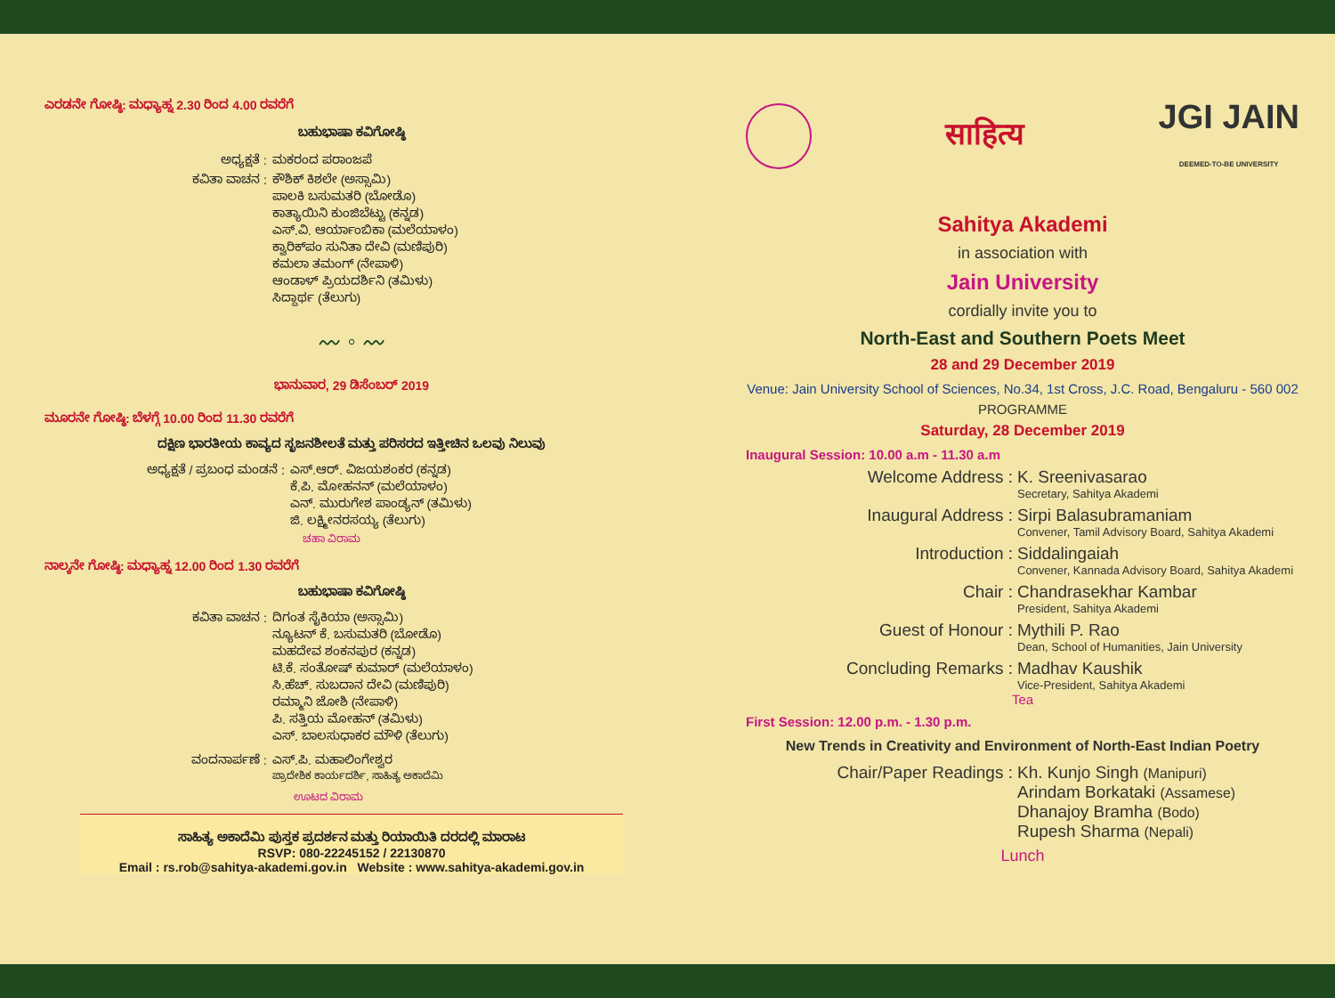ಎರಡನೇ ಗೋಷ್ಠಿ: ಮಧ್ಯಾಹ್ನ 2.30 ರಿಂದ 4.00 ರವರೆಗೆ
ಬಹುಭಾಷಾ ಕವಿಗೋಷ್ಠಿ
ಅಧ್ಯಕ್ಷತೆ : ಮಕರಂದ ಪರಾಂಜಪೆ
ಕವಿತಾ ವಾಚನ : ಕೌಶಿಕ್ ಕಿಶಲೇ (ಅಸ್ಸಾಮಿ)
ಪಾಲಕಿ ಬಸುಮತರಿ (ಬೋಡೊ)
ಕಾತ್ಯಾಯಿನಿ ಕುಂಜಿಬೆಟ್ಟು (ಕನ್ನಡ)
ಎಸ್.ವಿ. ಆರ್ಯಾಂಬಿಕಾ (ಮಲೆಯಾಳಂ)
ಕ್ವಾರಿಕ್‌ಪಂ ಸುನಿತಾ ದೇವಿ (ಮಣಿಪುರಿ)
ಕಮಲಾ ತಮಂಗ್ (ನೇಪಾಳಿ)
ಆಂಡಾಳ್ ಪ್ರಿಯದರ್ಶಿನಿ (ತಮಿಳು)
ಸಿದ್ದಾರ್ಥ (ತೆಲುಗು)
〰 ◦ 〰
ಭಾನುವಾರ, 29 ಡಿಸೆಂಬರ್ 2019
ಮೂರನೇ ಗೋಷ್ಠಿ: ಬೆಳಗ್ಗೆ 10.00 ರಿಂದ 11.30 ರವರೆಗೆ
ದಕ್ಷಿಣ ಭಾರತೀಯ ಕಾವ್ಯದ ಸೃಜನಶೀಲತೆ ಮತ್ತು ಪರಿಸರದ ಇತ್ತೀಚಿನ ಒಲವು ನಿಲುವು
ಅಧ್ಯಕ್ಷತೆ / ಪ್ರಬಂಧ ಮಂಡನೆ : ಎಸ್.ಆರ್. ವಿಜಯಶಂಕರ (ಕನ್ನಡ)
ಕೆ.ಪಿ. ಮೋಹನನ್ (ಮಲೆಯಾಳಂ)
ಎನ್. ಮುರುಗೇಶ ಪಾಂಡ್ಯನ್ (ತಮಿಳು)
ಜಿ. ಲಕ್ಷ್ಮೀನರಸಯ್ಯ (ತೆಲುಗು)
ಚಹಾ ವಿರಾಮ
ನಾಲ್ಕನೇ ಗೋಷ್ಠಿ: ಮಧ್ಯಾಹ್ನ 12.00 ರಿಂದ 1.30 ರವರೆಗೆ
ಬಹುಭಾಷಾ ಕವಿಗೋಷ್ಠಿ
ಕವಿತಾ ವಾಚನ : ದಿಗಂತ ಸೈಕಿಯಾ (ಅಸ್ಸಾಮಿ)
ನ್ಯೂಟನ್ ಕೆ. ಬಸುಮತರಿ (ಬೋಡೊ)
ಮಹದೇವ ಶಂಕನಪುರ (ಕನ್ನಡ)
ಟಿ.ಕೆ. ಸಂತೋಷ್ ಕುಮಾರ್ (ಮಲೆಯಾಳಂ)
ಸಿ.ಹೆಚ್. ಸುಬದಾನ ದೇವಿ (ಮಣಿಪುರಿ)
ರಮ್ಮಾನಿ ಜೋಶಿ (ನೇಪಾಳಿ)
ಪಿ. ಸತ್ತಿಯ ಮೋಹನ್ (ತಮಿಳು)
ಎಸ್. ಬಾಲಸುಧಾಕರ ಮೌಳಿ (ತೆಲುಗು)
ವಂದನಾರ್ಪಣೆ : ಎಸ್.ಪಿ. ಮಹಾಲಿಂಗೇಶ್ವರ
ಪ್ರಾದೇಶಿಕ ಕಾರ್ಯದರ್ಶಿ, ಸಾಹಿತ್ಯ ಅಕಾದೆಮಿ
ಊಟದ ವಿರಾಮ
ಸಾಹಿತ್ಯ ಅಕಾದೆಮಿ ಪುಸ್ತಕ ಪ್ರದರ್ಶನ ಮತ್ತು ರಿಯಾಯಿತಿ ದರದಲ್ಲಿ ಮಾರಾಟ
RSVP: 080-22245152 / 22130870
Email : rs.rob@sahitya-akademi.gov.in Website : www.sahitya-akademi.gov.in
साहित्य JGI JAIN
DEEMED-TO-BE UNIVERSITY
Sahitya Akademi
in association with
Jain University
cordially invite you to
North-East and Southern Poets Meet
28 and 29 December 2019
Venue: Jain University School of Sciences, No.34, 1st Cross, J.C. Road, Bengaluru - 560 002
PROGRAMME
Saturday, 28 December 2019
Inaugural Session: 10.00 a.m - 11.30 a.m
Welcome Address : K. Sreenivasarao
Secretary, Sahitya Akademi
Inaugural Address : Sirpi Balasubramaniam
Convener, Tamil Advisory Board, Sahitya Akademi
Introduction : Siddalingaiah
Convener, Kannada Advisory Board, Sahitya Akademi
Chair : Chandrasekhar Kambar
President, Sahitya Akademi
Guest of Honour : Mythili P. Rao
Dean, School of Humanities, Jain University
Concluding Remarks : Madhav Kaushik
Vice-President, Sahitya Akademi
Tea
First Session: 12.00 p.m. - 1.30 p.m.
New Trends in Creativity and Environment of North-East Indian Poetry
Chair/Paper Readings : Kh. Kunjo Singh (Manipuri)
Arindam Borkataki (Assamese)
Dhanajoy Bramha (Bodo)
Rupesh Sharma (Nepali)
Lunch